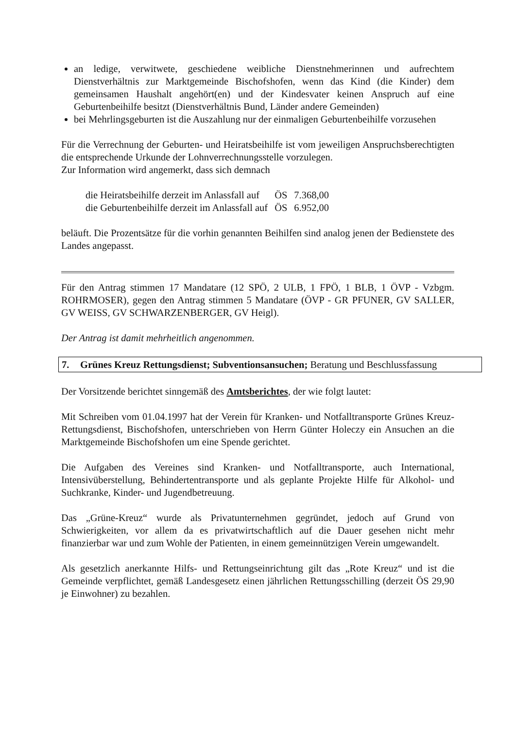an ledige, verwitwete, geschiedene weibliche Dienstnehmerinnen und aufrechtem Dienstverhältnis zur Marktgemeinde Bischofshofen, wenn das Kind (die Kinder) dem gemeinsamen Haushalt angehört(en) und der Kindesvater keinen Anspruch auf eine Geburtenbeihilfe besitzt (Dienstverhältnis Bund, Länder andere Gemeinden)
bei Mehrlingsgeburten ist die Auszahlung nur der einmaligen Geburtenbeihilfe vorzusehen
Für die Verrechnung der Geburten- und Heiratsbeihilfe ist vom jeweiligen Anspruchsberechtigten die entsprechende Urkunde der Lohnverrechnungsstelle vorzulegen.
Zur Information wird angemerkt, dass sich demnach
| die Heiratsbeihilfe derzeit im Anlassfall auf | ÖS | 7.368,00 |
| die Geburtenbeihilfe derzeit im Anlassfall auf | ÖS | 6.952,00 |
beläuft. Die Prozentsätze für die vorhin genannten Beihilfen sind analog jenen der Bedienstete des Landes angepasst.
Für den Antrag stimmen 17 Mandatare (12 SPÖ, 2 ULB, 1 FPÖ, 1 BLB, 1 ÖVP - Vzbgm. ROHRMOSER), gegen den Antrag stimmen 5 Mandatare (ÖVP - GR PFUNER, GV SALLER, GV WEISS, GV SCHWARZENBERGER, GV Heigl).
Der Antrag ist damit mehrheitlich angenommen.
7. Grünes Kreuz Rettungsdienst; Subventionsansuchen; Beratung und Beschlussfassung
Der Vorsitzende berichtet sinngemäß des Amtsberichtes, der wie folgt lautet:
Mit Schreiben vom 01.04.1997 hat der Verein für Kranken- und Notfalltransporte Grünes Kreuz-Rettungsdienst, Bischofshofen, unterschrieben von Herrn Günter Holeczy ein Ansuchen an die Marktgemeinde Bischofshofen um eine Spende gerichtet.
Die Aufgaben des Vereines sind Kranken- und Notfalltransporte, auch International, Intensivüberstellung, Behindertentransporte und als geplante Projekte Hilfe für Alkohol- und Suchkranke, Kinder- und Jugendbetreuung.
Das „Grüne-Kreuz“ wurde als Privatunternehmen gegründet, jedoch auf Grund von Schwierigkeiten, vor allem da es privatwirtschaftlich auf die Dauer gesehen nicht mehr finanzierbar war und zum Wohle der Patienten, in einem gemeinnützigen Verein umgewandelt.
Als gesetzlich anerkannte Hilfs- und Rettungseinrichtung gilt das „Rote Kreuz“ und ist die Gemeinde verpflichtet, gemäß Landesgesetz einen jährlichen Rettungsschilling (derzeit ÖS 29,90 je Einwohner) zu bezahlen.